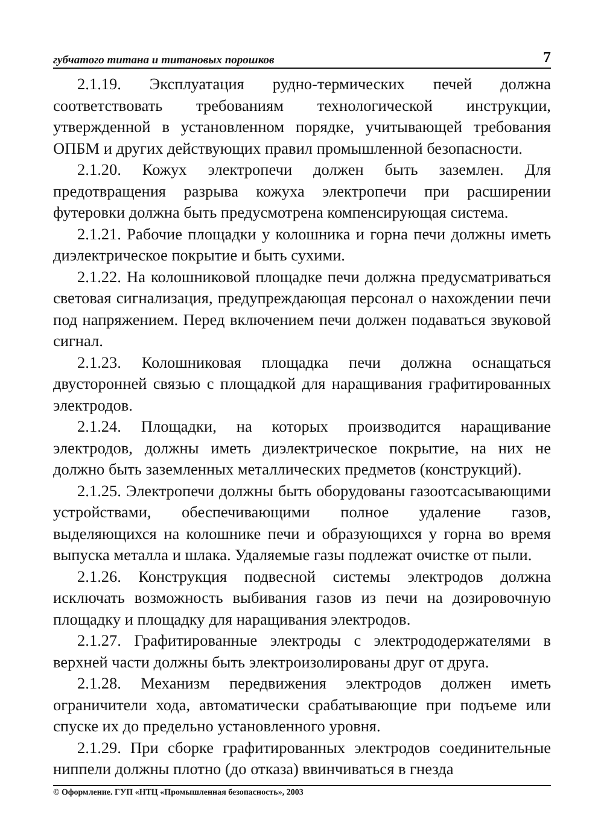губчатого титана и титановых порошков 7
2.1.19. Эксплуатация рудно-термических печей должна соответствовать требованиям технологической инструкции, утвержденной в установленном порядке, учитывающей требования ОПБМ и других действующих правил промышленной безопасности.
2.1.20. Кожух электропечи должен быть заземлен. Для предотвращения разрыва кожуха электропечи при расширении футеровки должна быть предусмотрена компенсирующая система.
2.1.21. Рабочие площадки у колошника и горна печи должны иметь диэлектрическое покрытие и быть сухими.
2.1.22. На колошниковой площадке печи должна предусматриваться световая сигнализация, предупреждающая персонал о нахождении печи под напряжением. Перед включением печи должен подаваться звуковой сигнал.
2.1.23. Колошниковая площадка печи должна оснащаться двусторонней связью с площадкой для наращивания графитированных электродов.
2.1.24. Площадки, на которых производится наращивание электродов, должны иметь диэлектрическое покрытие, на них не должно быть заземленных металлических предметов (конструкций).
2.1.25. Электропечи должны быть оборудованы газоотсасывающими устройствами, обеспечивающими полное удаление газов, выделяющихся на колошнике печи и образующихся у горна во время выпуска металла и шлака. Удаляемые газы подлежат очистке от пыли.
2.1.26. Конструкция подвесной системы электродов должна исключать возможность выбивания газов из печи на дозировочную площадку и площадку для наращивания электродов.
2.1.27. Графитированные электроды с электрододержателями в верхней части должны быть электроизолированы друг от друга.
2.1.28. Механизм передвижения электродов должен иметь ограничители хода, автоматически срабатывающие при подъеме или спуске их до предельно установленного уровня.
2.1.29. При сборке графитированных электродов соединительные ниппели должны плотно (до отказа) ввинчиваться в гнезда
© Оформление. ГУП «НТЦ «Промышленная безопасность», 2003